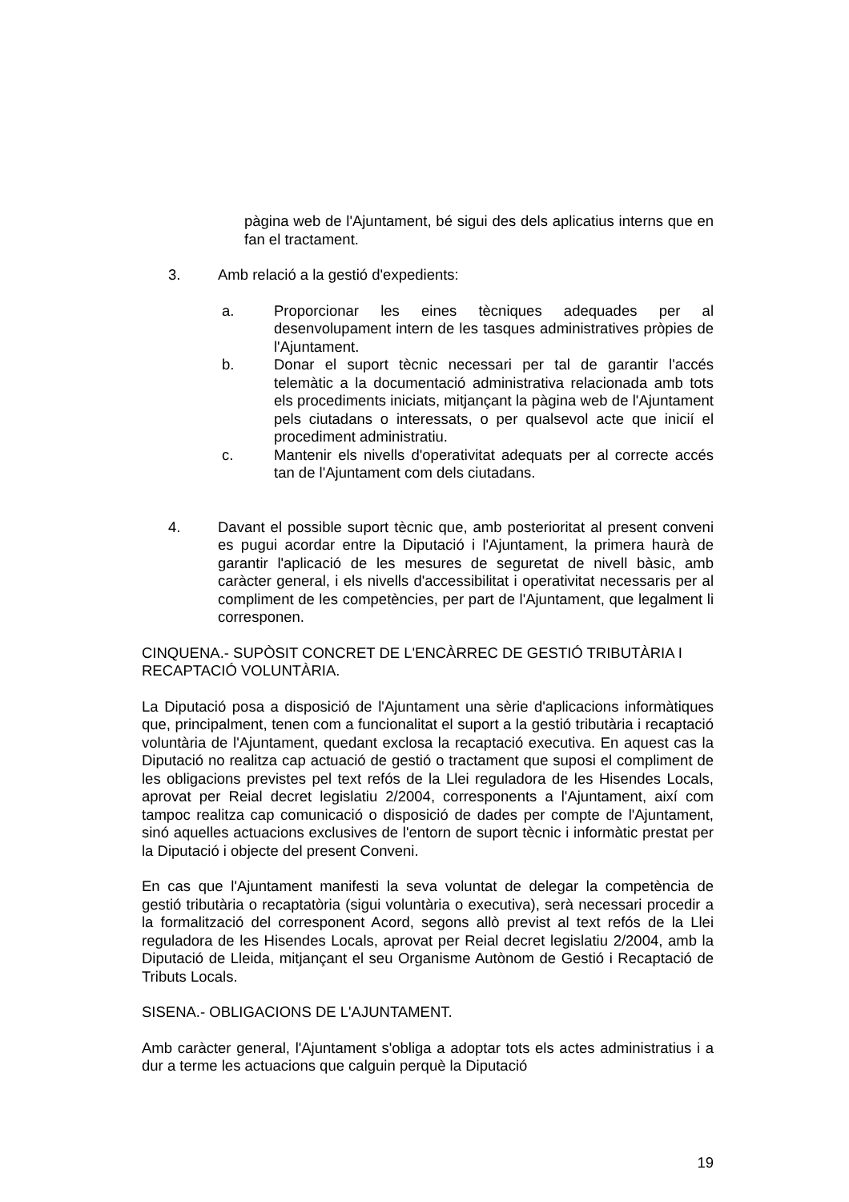pàgina web de l'Ajuntament, bé sigui des dels aplicatius interns que en fan el tractament.
3. Amb relació a la gestió d'expedients:
a. Proporcionar les eines tècniques adequades per al desenvolupament intern de les tasques administratives pròpies de l'Ajuntament.
b. Donar el suport tècnic necessari per tal de garantir l'accés telemàtic a la documentació administrativa relacionada amb tots els procediments iniciats, mitjançant la pàgina web de l'Ajuntament pels ciutadans o interessats, o per qualsevol acte que inicií el procediment administratiu.
c. Mantenir els nivells d'operativitat adequats per al correcte accés tan de l'Ajuntament com dels ciutadans.
4. Davant el possible suport tècnic que, amb posterioritat al present conveni es pugui acordar entre la Diputació i l'Ajuntament, la primera haurà de garantir l'aplicació de les mesures de seguretat de nivell bàsic, amb caràcter general, i els nivells d'accessibilitat i operativitat necessaris per al compliment de les competències, per part de l'Ajuntament, que legalment li corresponen.
CINQUENA.- SUPÒSIT CONCRET DE L'ENCÀRREC DE GESTIÓ TRIBUTÀRIA I RECAPTACIÓ VOLUNTÀRIA.
La Diputació posa a disposició de l'Ajuntament una sèrie d'aplicacions informàtiques que, principalment, tenen com a funcionalitat el suport a la gestió tributària i recaptació voluntària de l'Ajuntament, quedant exclosa la recaptació executiva. En aquest cas la Diputació no realitza cap actuació de gestió o tractament que suposi el compliment de les obligacions previstes pel text refós de la Llei reguladora de les Hisendes Locals, aprovat per Reial decret legislatiu 2/2004, corresponents a l'Ajuntament, així com tampoc realitza cap comunicació o disposició de dades per compte de l'Ajuntament, sinó aquelles actuacions exclusives de l'entorn de suport tècnic i informàtic prestat per la Diputació i objecte del present Conveni.
En cas que l'Ajuntament manifesti la seva voluntat de delegar la competència de gestió tributària o recaptatòria (sigui voluntària o executiva), serà necessari procedir a la formalització del corresponent Acord, segons allò previst al text refós de la Llei reguladora de les Hisendes Locals, aprovat per Reial decret legislatiu 2/2004, amb la Diputació de Lleida, mitjançant el seu Organisme Autònom de Gestió i Recaptació de Tributs Locals.
SISENA.- OBLIGACIONS DE L'AJUNTAMENT.
Amb caràcter general, l'Ajuntament s'obliga a adoptar tots els actes administratius i a dur a terme les actuacions que calguin perquè la Diputació
19